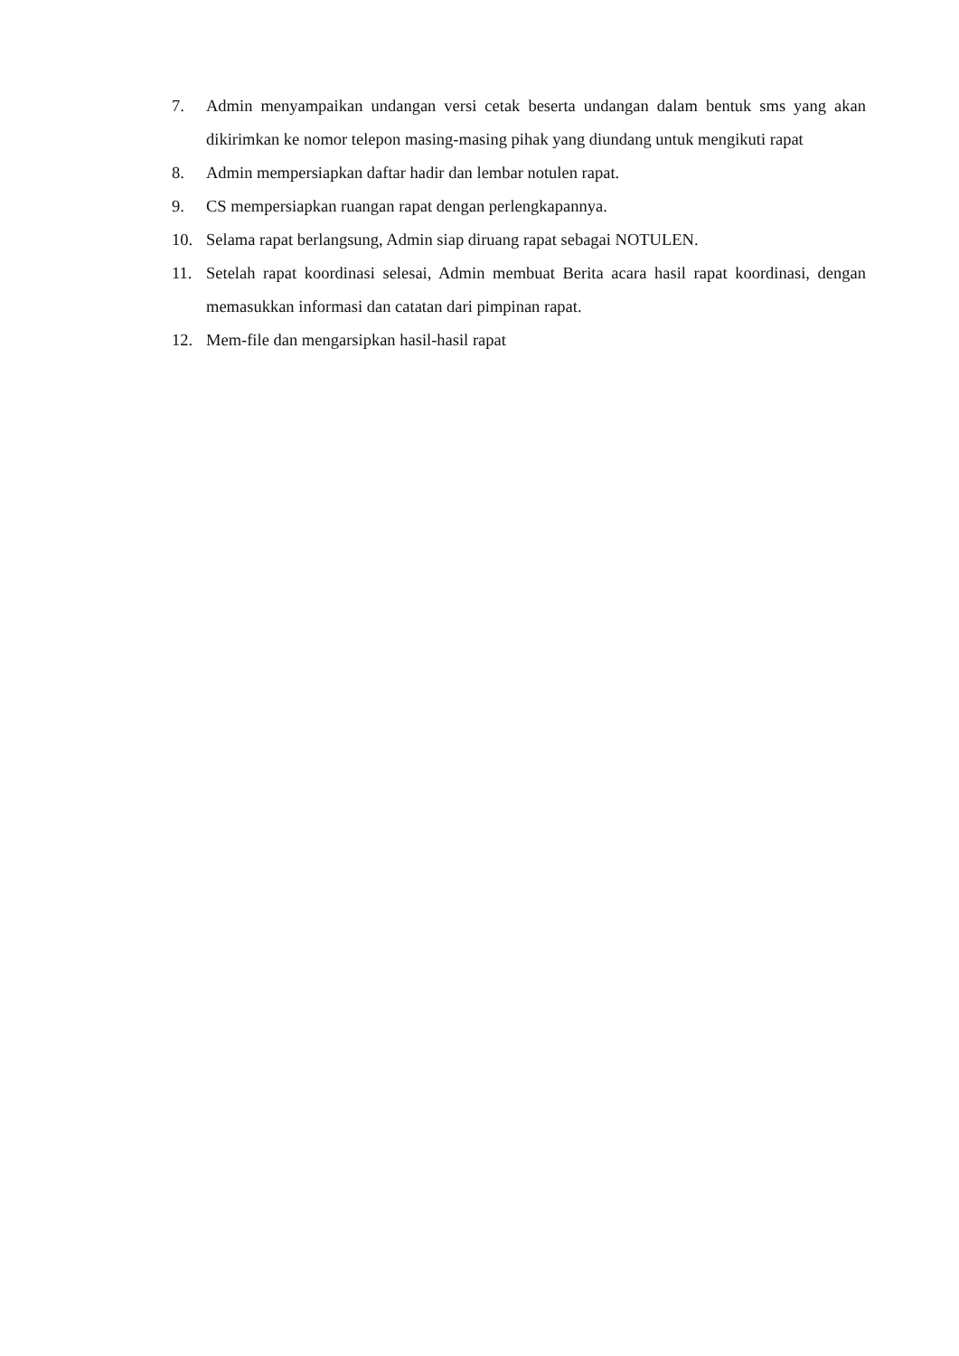7. Admin menyampaikan undangan versi cetak beserta undangan dalam bentuk sms yang akan dikirimkan ke nomor telepon masing-masing pihak yang diundang untuk mengikuti rapat
8. Admin mempersiapkan daftar hadir dan lembar notulen rapat.
9. CS mempersiapkan ruangan rapat dengan perlengkapannya.
10. Selama rapat berlangsung, Admin siap diruang rapat sebagai NOTULEN.
11. Setelah rapat koordinasi selesai, Admin membuat Berita acara hasil rapat koordinasi, dengan memasukkan informasi dan catatan dari pimpinan rapat.
12. Mem-file dan mengarsipkan hasil-hasil rapat